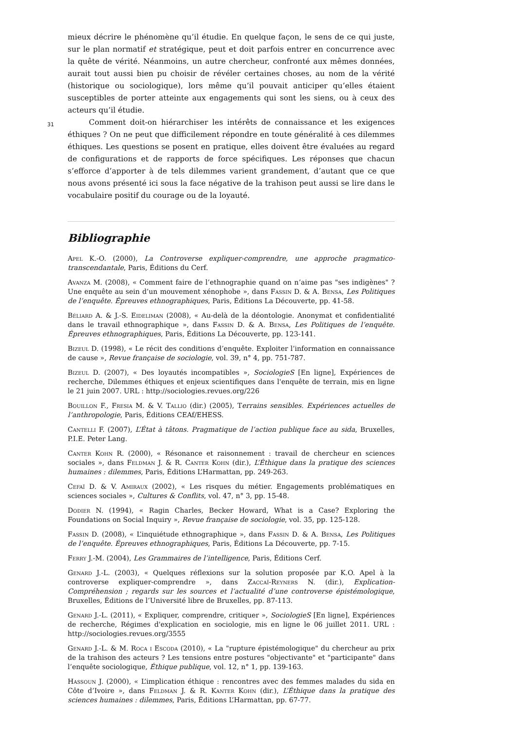mieux décrire le phénomène qu’il étudie. En quelque façon, le sens de ce qui juste, sur le plan normatif et stratégique, peut et doit parfois entrer en concurrence avec la quête de vérité. Néanmoins, un autre chercheur, confronté aux mêmes données, aurait tout aussi bien pu choisir de révéler certaines choses, au nom de la vérité (historique ou sociologique), lors même qu’il pouvait anticiper qu’elles étaient susceptibles de porter atteinte aux engagements qui sont les siens, ou à ceux des acteurs qu’il étudie.
31 Comment doit-on hiérarchiser les intérêts de connaissance et les exigences éthiques ? On ne peut que difficilement répondre en toute généralité à ces dilemmes éthiques. Les questions se posent en pratique, elles doivent être évaluées au regard de configurations et de rapports de force spécifiques. Les réponses que chacun s’efforce d’apporter à de tels dilemmes varient grandement, d’autant que ce que nous avons présenté ici sous la face négative de la trahison peut aussi se lire dans le vocabulaire positif du courage ou de la loyauté.
Bibliographie
Apel K.-O. (2000), La Controverse expliquer-comprendre, une approche pragmatico-transcendantale, Paris, Éditions du Cerf.
Avanza M. (2008), « Comment faire de l’ethnographie quand on n’aime pas "ses indigènes" ? Une enquête au sein d’un mouvement xénophobe », dans Fassin D. & A. Bensa, Les Politiques de l’enquête. Épreuves ethnographiques, Paris, Éditions La Découverte, pp. 41-58.
Béliard A. & J.-S. Eideliman (2008), « Au-delà de la déontologie. Anonymat et confidentialité dans le travail ethnographique », dans Fassin D. & A. Bensa, Les Politiques de l’enquête. Épreuves ethnographiques, Paris, Éditions La Découverte, pp. 123-141.
Bizeul D. (1998), « Le récit des conditions d’enquête. Exploiter l’information en connaissance de cause », Revue française de sociologie, vol. 39, n° 4, pp. 751-787.
Bizeul D. (2007), « Des loyautés incompatibles », SociologieS [En ligne], Expériences de recherche, Dilemmes éthiques et enjeux scientifiques dans l'enquête de terrain, mis en ligne le 21 juin 2007. URL : http://sociologies.revues.org/226
Bouillon F., Fresia M. & V. Tallio (dir.) (2005), Terrains sensibles. Expériences actuelles de l’anthropologie, Paris, Éditions CEAf/EHESS.
Cantelli F. (2007), L’État à tâtons. Pragmatique de l’action publique face au sida, Bruxelles, P.I.E. Peter Lang.
Canter Kohn R. (2000), « Résonance et raisonnement : travail de chercheur en sciences sociales », dans Feldman J. & R. Canter Kohn (dir.), L’Éthique dans la pratique des sciences humaines : dilemmes, Paris, Éditions L’Harmattan, pp. 249-263.
Cefaï D. & V. Amiraux (2002), « Les risques du métier. Engagements problématiques en sciences sociales », Cultures & Conflits, vol. 47, n° 3, pp. 15-48.
Dodier N. (1994), « Ragin Charles, Becker Howard, What is a Case? Exploring the Foundations on Social Inquiry », Revue française de sociologie, vol. 35, pp. 125-128.
Fassin D. (2008), « L’inquiétude ethnographique », dans Fassin D. & A. Bensa, Les Politiques de l’enquête. Épreuves ethnographiques, Paris, Éditions La Découverte, pp. 7-15.
Ferry J.-M. (2004), Les Grammaires de l’intelligence, Paris, Éditions Cerf.
Genard J.-L. (2003), « Quelques réflexions sur la solution proposée par K.O. Apel à la controverse expliquer-comprendre », dans Zaccaï-Reyners N. (dir.), Explication-Compréhension ; regards sur les sources et l’actualité d’une controverse épistémologique, Bruxelles, Éditions de l’Université libre de Bruxelles, pp. 87-113.
Genard J.-L. (2011), « Expliquer, comprendre, critiquer », SociologieS [En ligne], Expériences de recherche, Régimes d'explication en sociologie, mis en ligne le 06 juillet 2011. URL : http://sociologies.revues.org/3555
Genard J.-L. & M. Roca i Escoda (2010), « La "rupture épistémologique" du chercheur au prix de la trahison des acteurs ? Les tensions entre postures "objectivante" et "participante" dans l’enquête sociologique, Éthique publique, vol. 12, n° 1, pp. 139-163.
Hassoun J. (2000), « L’implication éthique : rencontres avec des femmes malades du sida en Côte d’Ivoire », dans Feldman J. & R. Kanter Kohn (dir.), L’Éthique dans la pratique des sciences humaines : dilemmes, Paris, Éditions L’Harmattan, pp. 67-77.